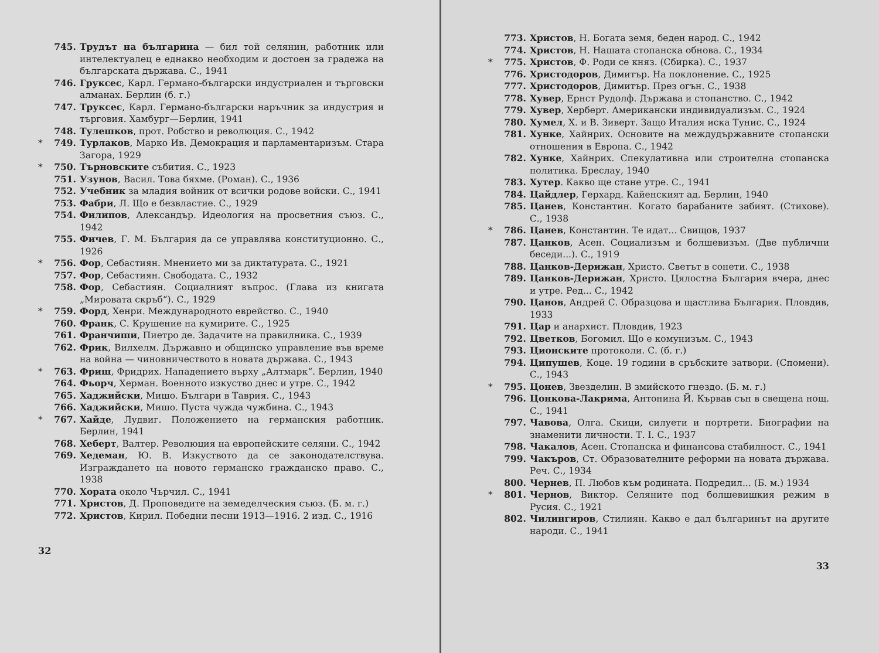745. Трудът на българина — бил той селянин, работник или интелектуалец е еднакво необходим и достоен за градежа на българската държава. С., 1941
746. Груксес, Карл. Германо-български индустриален и търговски алманах. Берлин (б. г.)
747. Труксес, Карл. Германо-български наръчник за индустрия и търговия. Хамбург—Берлин, 1941
748. Тулешков, прот. Робство и революция. С., 1942
* 749. Турлаков, Марко Ив. Демокрация и парламентаризъм. Стара Загора, 1929
* 750. Търновските събития. С., 1923
751. Узунов, Васил. Това бяхме. (Роман). С., 1936
752. Учебник за младия войник от всички родове войски. С., 1941
753. Фабри, Л. Що е безвластие. С., 1929
754. Филипов, Александър. Идеология на просветния съюз. С., 1942
755. Фичев, Г. М. България да се управлява конституционно. С., 1926
* 756. Фор, Себастиян. Мнението ми за диктатурата. С., 1921
757. Фор, Себастиян. Свободата. С., 1932
758. Фор, Себастиян. Социалният въпрос. (Глава из книгата „Мировата скръб“). С., 1929
* 759. Форд, Хенри. Международното еврейство. С., 1940
760. Франк, С. Крушение на кумирите. С., 1925
761. Франчиши, Пиетро де. Задачите на правилника. С., 1939
762. Фрик, Вилхелм. Държавно и общинско управление във време на война — чиновничеството в новата държава. С., 1943
* 763. Фриш, Фридрих. Нападението върху „Алтмарк“. Берлин, 1940
764. Фьорч, Херман. Военното изкуство днес и утре. С., 1942
765. Хаджийски, Мишо. Българи в Таврия. С., 1943
766. Хаджийски, Мишо. Пуста чужда чужбина. С., 1943
* 767. Хайде, Лудвиг. Положението на германския работник. Берлин, 1941
768. Хеберт, Валтер. Революция на европейските селяни. С., 1942
769. Хедеман, Ю. В. Изкуството да се законодателствува. Изграждането на новото германско гражданско право. С., 1938
770. Хората около Чърчил. С., 1941
771. Христов, Д. Проповедите на земеделческия съюз. (Б. м. г.)
772. Христов, Кирил. Победни песни 1913—1916. 2 изд. С., 1916
32
773. Христов, Н. Богата земя, беден народ. С., 1942
774. Христов, Н. Нашата стопанска обнова. С., 1934
* 775. Христов, Ф. Роди се княз. (Сбирка). С., 1937
776. Христодоров, Димитър. На поклонение. С., 1925
777. Христодоров, Димитър. През огън. С., 1938
778. Хувер, Ернст Рудолф. Държава и стопанство. С., 1942
779. Хувер, Херберт. Американски индивидуализъм. С., 1924
780. Хумел, Х. и В. Зиверт. Защо Италия иска Тунис. С., 1924
781. Хунке, Хайнрих. Основите на междудържавните стопански отношения в Европа. С., 1942
782. Хунке, Хайнрих. Спекулативна или строителна стопанска политика. Бреслау, 1940
783. Хутер. Какво ще стане утре. С., 1941
784. Цайдлер, Герхард. Кайенският ад. Берлин, 1940
785. Цанев, Константин. Когато барабаните забият. (Стихове). С., 1938
* 786. Цанев, Константин. Те идат... Свищов, 1937
787. Цанков, Асен. Социализъм и болшевизъм. (Две публични беседи...). С., 1919
788. Цанков-Дерижан, Христо. Светът в сонети. С., 1938
789. Цанков-Дерижан, Христо. Цялостна България вчера, днес и утре. Ред... С., 1942
790. Цанов, Андрей С. Образцова и щастлива България. Пловдив, 1933
791. Цар и анархист. Пловдив, 1923
792. Цветков, Богомил. Що е комунизъм. С., 1943
793. Ционските протоколи. С. (б. г.)
794. Ципушев, Коце. 19 години в сръбските затвори. (Спомени). С., 1943
* 795. Цонев, Звезделин. В змийското гнездо. (Б. м. г.)
796. Цонкова-Лакрима, Антонина Й. Кървав сън в свещена нощ. С., 1941
797. Чавова, Олга. Скици, силуети и портрети. Биографии на знаменити личности. Т. I. С., 1937
798. Чакалов, Асен. Стопанска и финансова стабилност. С., 1941
799. Чакъров, Ст. Образователните реформи на новата държава. Реч. С., 1934
800. Чернев, П. Любов към родината. Подредил... (Б. м.) 1934
* 801. Чернов, Виктор. Селяните под болшевишкия режим в Русия. С., 1921
802. Чилингиров, Стилиян. Какво е дал българинът на другите народи. С., 1941
33